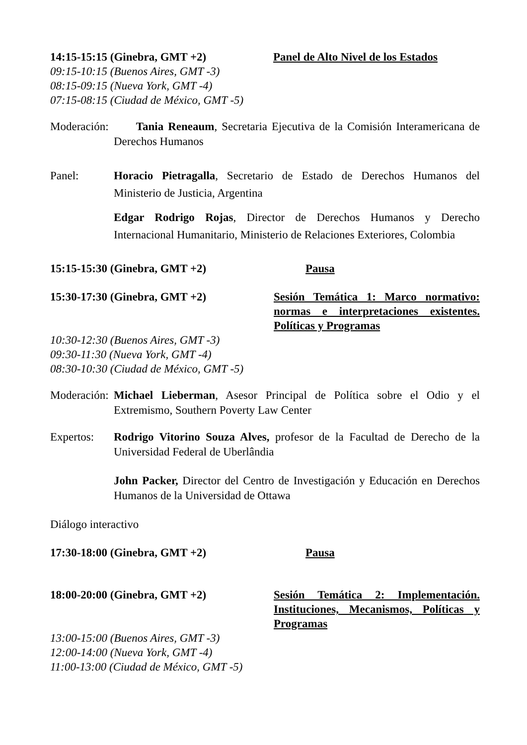14:15-15:15 (Ginebra, GMT +2) Panel de Alto Nivel de los Estados
09:15-10:15 (Buenos Aires, GMT -3)
08:15-09:15 (Nueva York, GMT -4)
07:15-08:15 (Ciudad de México, GMT -5)
Moderación:
Tania Reneaum, Secretaria Ejecutiva de la Comisión Interamericana de Derechos Humanos
Panel: Horacio Pietragalla, Secretario de Estado de Derechos Humanos del Ministerio de Justicia, Argentina
Edgar Rodrigo Rojas, Director de Derechos Humanos y Derecho Internacional Humanitario, Ministerio de Relaciones Exteriores, Colombia
15:15-15:30 (Ginebra, GMT +2) Pausa
15:30-17:30 (Ginebra, GMT +2) Sesión Temática 1: Marco normativo: normas e interpretaciones existentes. Políticas y Programas
10:30-12:30 (Buenos Aires, GMT -3)
09:30-11:30 (Nueva York, GMT -4)
08:30-10:30 (Ciudad de México, GMT -5)
Moderación:
Michael Lieberman, Asesor Principal de Política sobre el Odio y el Extremismo, Southern Poverty Law Center
Expertos: Rodrigo Vitorino Souza Alves, profesor de la Facultad de Derecho de la Universidad Federal de Uberlândia
John Packer, Director del Centro de Investigación y Educación en Derechos Humanos de la Universidad de Ottawa
Diálogo interactivo
17:30-18:00 (Ginebra, GMT +2) Pausa
18:00-20:00 (Ginebra, GMT +2) Sesión Temática 2: Implementación. Instituciones, Mecanismos, Políticas y Programas
13:00-15:00 (Buenos Aires, GMT -3)
12:00-14:00 (Nueva York, GMT -4)
11:00-13:00 (Ciudad de México, GMT -5)